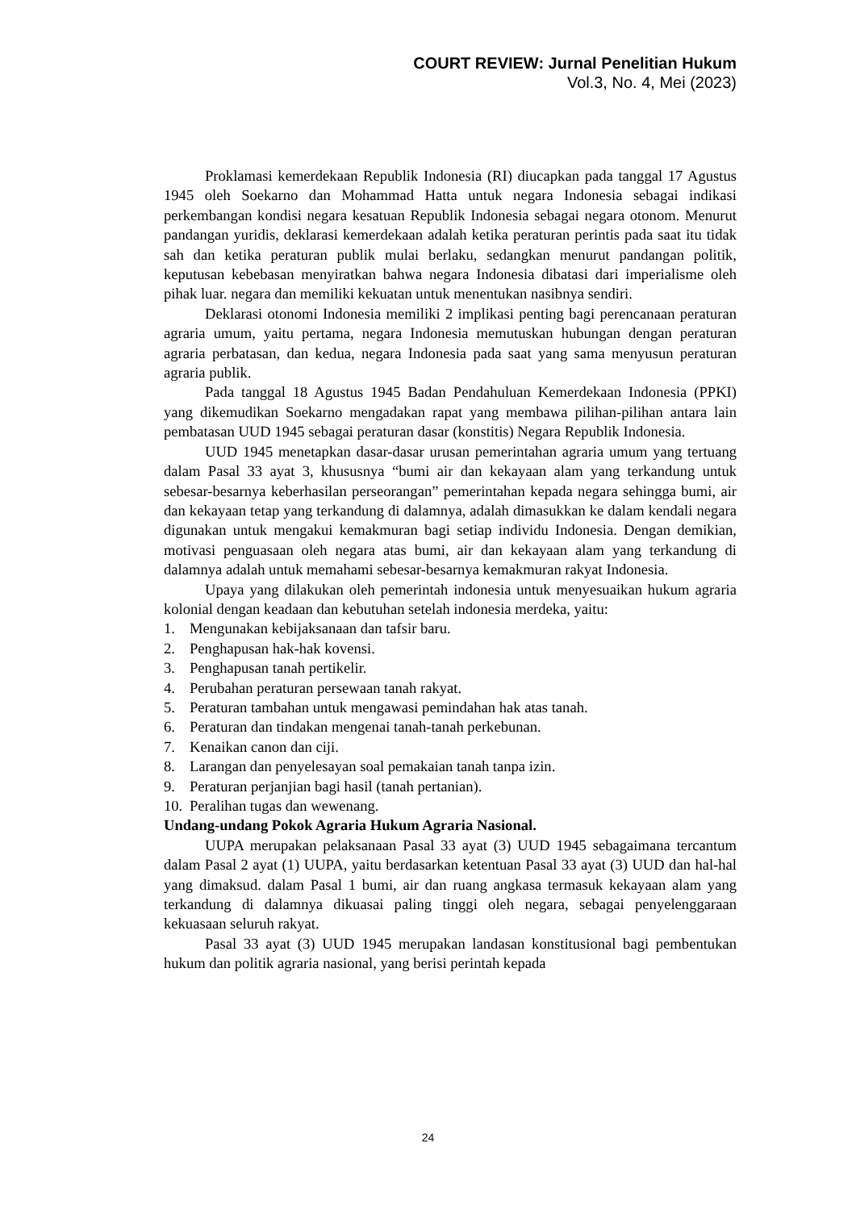COURT REVIEW: Jurnal Penelitian Hukum
Vol.3, No. 4, Mei (2023)
Proklamasi kemerdekaan Republik Indonesia (RI) diucapkan pada tanggal 17 Agustus 1945 oleh Soekarno dan Mohammad Hatta untuk negara Indonesia sebagai indikasi perkembangan kondisi negara kesatuan Republik Indonesia sebagai negara otonom. Menurut pandangan yuridis, deklarasi kemerdekaan adalah ketika peraturan perintis pada saat itu tidak sah dan ketika peraturan publik mulai berlaku, sedangkan menurut pandangan politik, keputusan kebebasan menyiratkan bahwa negara Indonesia dibatasi dari imperialisme oleh pihak luar. negara dan memiliki kekuatan untuk menentukan nasibnya sendiri.
Deklarasi otonomi Indonesia memiliki 2 implikasi penting bagi perencanaan peraturan agraria umum, yaitu pertama, negara Indonesia memutuskan hubungan dengan peraturan agraria perbatasan, dan kedua, negara Indonesia pada saat yang sama menyusun peraturan agraria publik.
Pada tanggal 18 Agustus 1945 Badan Pendahuluan Kemerdekaan Indonesia (PPKI) yang dikemudikan Soekarno mengadakan rapat yang membawa pilihan-pilihan antara lain pembatasan UUD 1945 sebagai peraturan dasar (konstitis) Negara Republik Indonesia.
UUD 1945 menetapkan dasar-dasar urusan pemerintahan agraria umum yang tertuang dalam Pasal 33 ayat 3, khususnya “bumi air dan kekayaan alam yang terkandung untuk sebesar-besarnya keberhasilan perseorangan” pemerintahan kepada negara sehingga bumi, air dan kekayaan tetap yang terkandung di dalamnya, adalah dimasukkan ke dalam kendali negara digunakan untuk mengakui kemakmuran bagi setiap individu Indonesia. Dengan demikian, motivasi penguasaan oleh negara atas bumi, air dan kekayaan alam yang terkandung di dalamnya adalah untuk memahami sebesar-besarnya kemakmuran rakyat Indonesia.
Upaya yang dilakukan oleh pemerintah indonesia untuk menyesuaikan hukum agraria kolonial dengan keadaan dan kebutuhan setelah indonesia merdeka, yaitu:
1. Mengunakan kebijaksanaan dan tafsir baru.
2. Penghapusan hak-hak kovensi.
3. Penghapusan tanah pertikelir.
4. Perubahan peraturan persewaan tanah rakyat.
5. Peraturan tambahan untuk mengawasi pemindahan hak atas tanah.
6. Peraturan dan tindakan mengenai tanah-tanah perkebunan.
7. Kenaikan canon dan ciji.
8. Larangan dan penyelesayan soal pemakaian tanah tanpa izin.
9. Peraturan perjanjian bagi hasil (tanah pertanian).
10. Peralihan tugas dan wewenang.
Undang-undang Pokok Agraria Hukum Agraria Nasional.
UUPA merupakan pelaksanaan Pasal 33 ayat (3) UUD 1945 sebagaimana tercantum dalam Pasal 2 ayat (1) UUPA, yaitu berdasarkan ketentuan Pasal 33 ayat (3) UUD dan hal-hal yang dimaksud. dalam Pasal 1 bumi, air dan ruang angkasa termasuk kekayaan alam yang terkandung di dalamnya dikuasai paling tinggi oleh negara, sebagai penyelenggaraan kekuasaan seluruh rakyat.
Pasal 33 ayat (3) UUD 1945 merupakan landasan konstitusional bagi pembentukan hukum dan politik agraria nasional, yang berisi perintah kepada
24